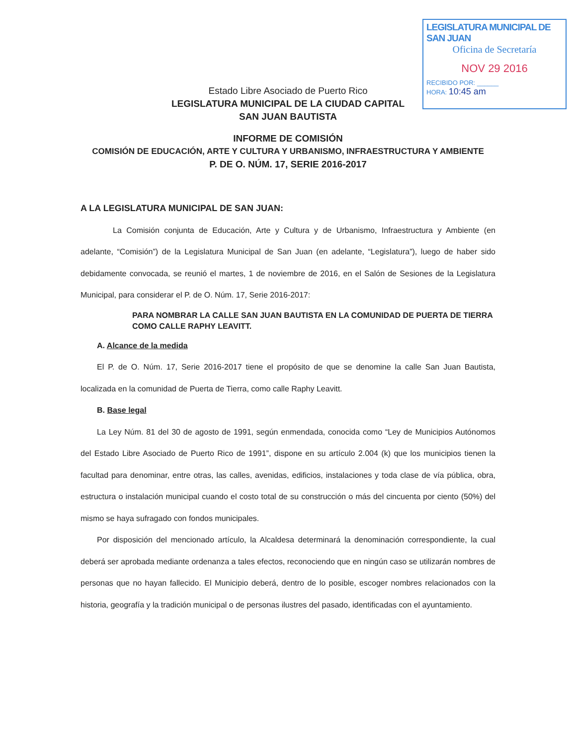LEGISLATURA MUNICIPAL DE SAN JUAN
Oficina de Secretaría
NOV 29 2016
RECIBIDO POR: ______
HORA: 10:45 am
Estado Libre Asociado de Puerto Rico
LEGISLATURA MUNICIPAL DE LA CIUDAD CAPITAL
SAN JUAN BAUTISTA
INFORME DE COMISIÓN
COMISIÓN DE EDUCACIÓN, ARTE Y CULTURA Y URBANISMO, INFRAESTRUCTURA Y AMBIENTE
P. DE O. NÚM. 17, SERIE 2016-2017
A LA LEGISLATURA MUNICIPAL DE SAN JUAN:
La Comisión conjunta de Educación, Arte y Cultura y de Urbanismo, Infraestructura y Ambiente (en adelante, “Comisión”) de la Legislatura Municipal de San Juan (en adelante, “Legislatura”), luego de haber sido debidamente convocada, se reunió el martes, 1 de noviembre de 2016, en el Salón de Sesiones de la Legislatura Municipal, para considerar el P. de O. Núm. 17, Serie 2016-2017:
PARA NOMBRAR LA CALLE SAN JUAN BAUTISTA EN LA COMUNIDAD DE PUERTA DE TIERRA COMO CALLE RAPHY LEAVITT.
A. Alcance de la medida
El P. de O. Núm. 17, Serie 2016-2017 tiene el propósito de que se denomine la calle San Juan Bautista, localizada en la comunidad de Puerta de Tierra, como calle Raphy Leavitt.
B. Base legal
La Ley Núm. 81 del 30 de agosto de 1991, según enmendada, conocida como “Ley de Municipios Autónomos del Estado Libre Asociado de Puerto Rico de 1991”, dispone en su artículo 2.004 (k) que los municipios tienen la facultad para denominar, entre otras, las calles, avenidas, edificios, instalaciones y toda clase de vía pública, obra, estructura o instalación municipal cuando el costo total de su construcción o más del cincuenta por ciento (50%) del mismo se haya sufragado con fondos municipales.
Por disposición del mencionado artículo, la Alcaldesa determinará la denominación correspondiente, la cual deberá ser aprobada mediante ordenanza a tales efectos, reconociendo que en ningún caso se utilizarán nombres de personas que no hayan fallecido. El Municipio deberá, dentro de lo posible, escoger nombres relacionados con la historia, geografía y la tradición municipal o de personas ilustres del pasado, identificadas con el ayuntamiento.